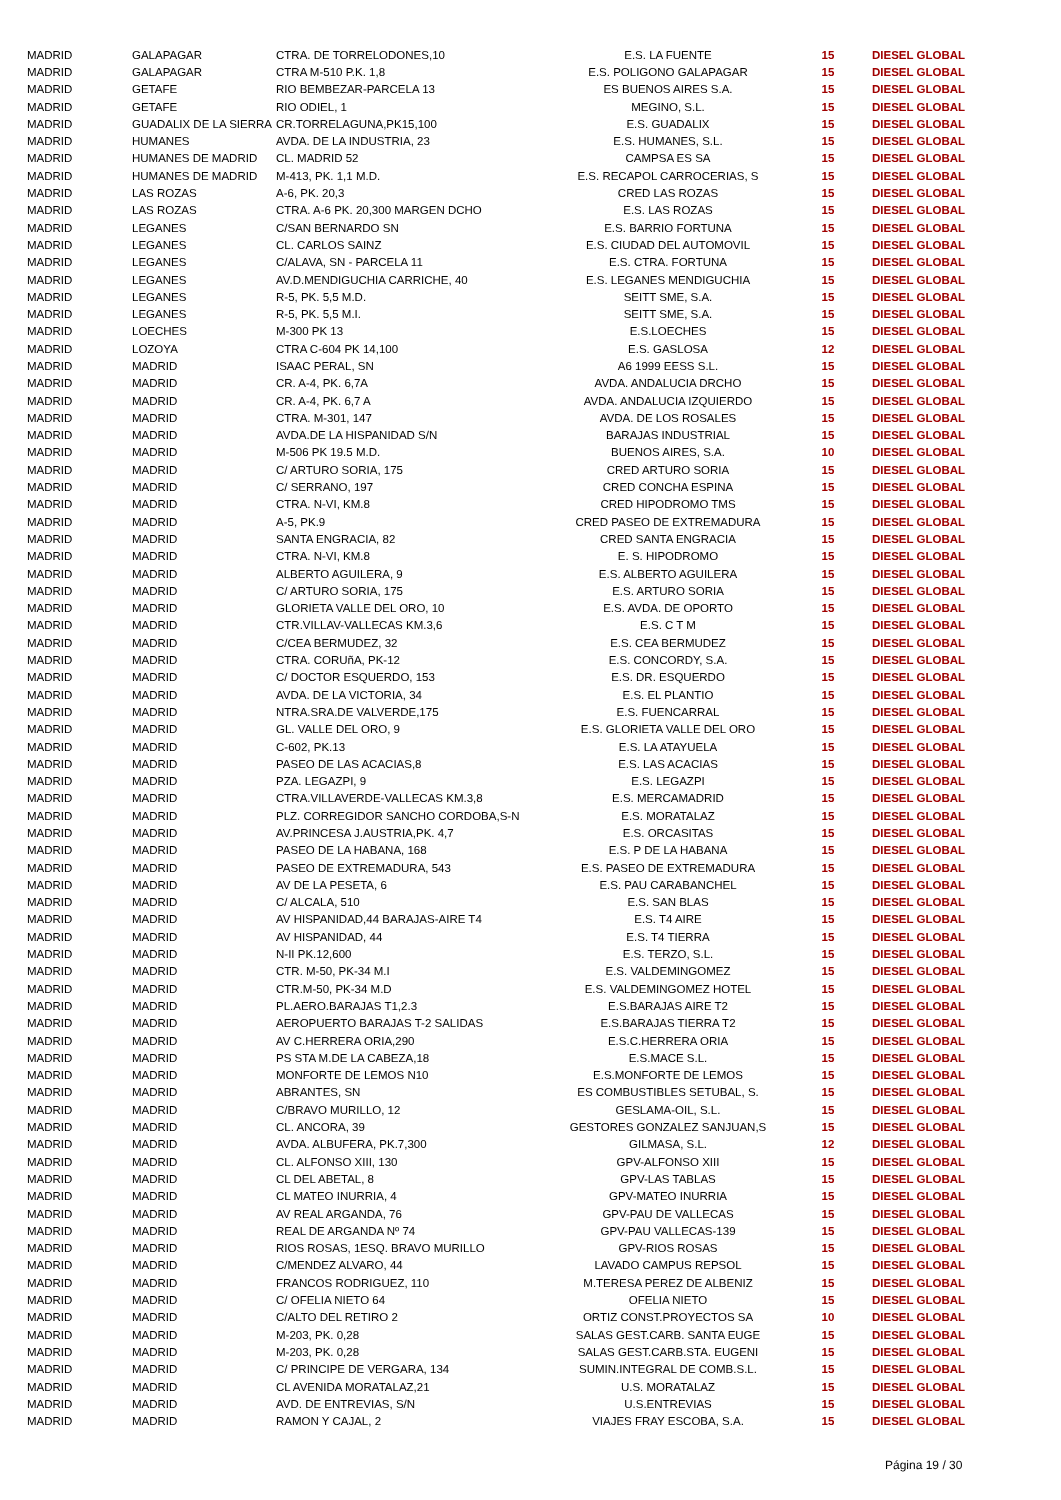| MADRID | GALAPAGAR | CTRA. DE TORRELODONES,10 | E.S. LA FUENTE | 15 | DIESEL GLOBAL |
| MADRID | GALAPAGAR | CTRA M-510 P.K. 1,8 | E.S. POLIGONO GALAPAGAR | 15 | DIESEL GLOBAL |
| MADRID | GETAFE | RIO BEMBEZAR-PARCELA 13 | ES BUENOS AIRES S.A. | 15 | DIESEL GLOBAL |
| MADRID | GETAFE | RIO ODIEL, 1 | MEGINO, S.L. | 15 | DIESEL GLOBAL |
| MADRID | GUADALIX DE LA SIERRA | CR.TORRELAGUNA,PK15,100 | E.S. GUADALIX | 15 | DIESEL GLOBAL |
| MADRID | HUMANES | AVDA. DE LA INDUSTRIA, 23 | E.S. HUMANES, S.L. | 15 | DIESEL GLOBAL |
| MADRID | HUMANES DE MADRID | CL. MADRID 52 | CAMPSA ES SA | 15 | DIESEL GLOBAL |
| MADRID | HUMANES DE MADRID | M-413, PK. 1,1 M.D. | E.S. RECAPOL CARROCERIAS, S | 15 | DIESEL GLOBAL |
| MADRID | LAS ROZAS | A-6, PK. 20,3 | CRED LAS ROZAS | 15 | DIESEL GLOBAL |
| MADRID | LAS ROZAS | CTRA. A-6 PK. 20,300 MARGEN DCHO | E.S. LAS ROZAS | 15 | DIESEL GLOBAL |
| MADRID | LEGANES | C/SAN BERNARDO SN | E.S. BARRIO FORTUNA | 15 | DIESEL GLOBAL |
| MADRID | LEGANES | CL. CARLOS SAINZ | E.S. CIUDAD DEL AUTOMOVIL | 15 | DIESEL GLOBAL |
| MADRID | LEGANES | C/ALAVA, SN - PARCELA 11 | E.S. CTRA. FORTUNA | 15 | DIESEL GLOBAL |
| MADRID | LEGANES | AV.D.MENDIGUCHIA CARRICHE, 40 | E.S. LEGANES MENDIGUCHIA | 15 | DIESEL GLOBAL |
| MADRID | LEGANES | R-5, PK. 5,5 M.D. | SEITT SME, S.A. | 15 | DIESEL GLOBAL |
| MADRID | LEGANES | R-5, PK. 5,5 M.I. | SEITT SME, S.A. | 15 | DIESEL GLOBAL |
| MADRID | LOECHES | M-300 PK 13 | E.S.LOECHES | 15 | DIESEL GLOBAL |
| MADRID | LOZOYA | CTRA C-604 PK 14,100 | E.S. GASLOSA | 12 | DIESEL GLOBAL |
| MADRID | MADRID | ISAAC PERAL, SN | A6 1999 EESS S.L. | 15 | DIESEL GLOBAL |
| MADRID | MADRID | CR. A-4, PK. 6,7A | AVDA. ANDALUCIA DRCHO | 15 | DIESEL GLOBAL |
| MADRID | MADRID | CR. A-4, PK. 6,7 A | AVDA. ANDALUCIA IZQUIERDO | 15 | DIESEL GLOBAL |
| MADRID | MADRID | CTRA. M-301, 147 | AVDA. DE LOS ROSALES | 15 | DIESEL GLOBAL |
| MADRID | MADRID | AVDA.DE LA HISPANIDAD S/N | BARAJAS INDUSTRIAL | 15 | DIESEL GLOBAL |
| MADRID | MADRID | M-506 PK 19.5 M.D. | BUENOS AIRES, S.A. | 10 | DIESEL GLOBAL |
| MADRID | MADRID | C/ ARTURO SORIA, 175 | CRED ARTURO SORIA | 15 | DIESEL GLOBAL |
| MADRID | MADRID | C/ SERRANO, 197 | CRED CONCHA ESPINA | 15 | DIESEL GLOBAL |
| MADRID | MADRID | CTRA. N-VI, KM.8 | CRED HIPODROMO TMS | 15 | DIESEL GLOBAL |
| MADRID | MADRID | A-5, PK.9 | CRED PASEO DE EXTREMADURA | 15 | DIESEL GLOBAL |
| MADRID | MADRID | SANTA ENGRACIA, 82 | CRED SANTA ENGRACIA | 15 | DIESEL GLOBAL |
| MADRID | MADRID | CTRA. N-VI, KM.8 | E. S. HIPODROMO | 15 | DIESEL GLOBAL |
| MADRID | MADRID | ALBERTO AGUILERA, 9 | E.S. ALBERTO AGUILERA | 15 | DIESEL GLOBAL |
| MADRID | MADRID | C/ ARTURO SORIA, 175 | E.S. ARTURO SORIA | 15 | DIESEL GLOBAL |
| MADRID | MADRID | GLORIETA VALLE DEL ORO, 10 | E.S. AVDA. DE OPORTO | 15 | DIESEL GLOBAL |
| MADRID | MADRID | CTR.VILLAV-VALLECAS KM.3,6 | E.S. C T M | 15 | DIESEL GLOBAL |
| MADRID | MADRID | C/CEA BERMUDEZ, 32 | E.S. CEA BERMUDEZ | 15 | DIESEL GLOBAL |
| MADRID | MADRID | CTRA. CORUñA, PK-12 | E.S. CONCORDY, S.A. | 15 | DIESEL GLOBAL |
| MADRID | MADRID | C/ DOCTOR ESQUERDO, 153 | E.S. DR. ESQUERDO | 15 | DIESEL GLOBAL |
| MADRID | MADRID | AVDA. DE LA VICTORIA, 34 | E.S. EL PLANTIO | 15 | DIESEL GLOBAL |
| MADRID | MADRID | NTRA.SRA.DE VALVERDE,175 | E.S. FUENCARRAL | 15 | DIESEL GLOBAL |
| MADRID | MADRID | GL. VALLE DEL ORO, 9 | E.S. GLORIETA VALLE DEL ORO | 15 | DIESEL GLOBAL |
| MADRID | MADRID | C-602, PK.13 | E.S. LA ATAYUELA | 15 | DIESEL GLOBAL |
| MADRID | MADRID | PASEO DE LAS ACACIAS,8 | E.S. LAS ACACIAS | 15 | DIESEL GLOBAL |
| MADRID | MADRID | PZA. LEGAZPI, 9 | E.S. LEGAZPI | 15 | DIESEL GLOBAL |
| MADRID | MADRID | CTRA.VILLAVERDE-VALLECAS KM.3,8 | E.S. MERCAMADRID | 15 | DIESEL GLOBAL |
| MADRID | MADRID | PLZ. CORREGIDOR SANCHO CORDOBA,S-N | E.S. MORATALAZ | 15 | DIESEL GLOBAL |
| MADRID | MADRID | AV.PRINCESA J.AUSTRIA,PK. 4,7 | E.S. ORCASITAS | 15 | DIESEL GLOBAL |
| MADRID | MADRID | PASEO DE LA HABANA, 168 | E.S. P DE LA HABANA | 15 | DIESEL GLOBAL |
| MADRID | MADRID | PASEO DE EXTREMADURA, 543 | E.S. PASEO DE EXTREMADURA | 15 | DIESEL GLOBAL |
| MADRID | MADRID | AV DE LA PESETA, 6 | E.S. PAU CARABANCHEL | 15 | DIESEL GLOBAL |
| MADRID | MADRID | C/ ALCALA, 510 | E.S. SAN BLAS | 15 | DIESEL GLOBAL |
| MADRID | MADRID | AV HISPANIDAD,44 BARAJAS-AIRE T4 | E.S. T4 AIRE | 15 | DIESEL GLOBAL |
| MADRID | MADRID | AV HISPANIDAD, 44 | E.S. T4 TIERRA | 15 | DIESEL GLOBAL |
| MADRID | MADRID | N-II PK.12,600 | E.S. TERZO, S.L. | 15 | DIESEL GLOBAL |
| MADRID | MADRID | CTR. M-50, PK-34 M.I | E.S. VALDEMINGOMEZ | 15 | DIESEL GLOBAL |
| MADRID | MADRID | CTR.M-50, PK-34 M.D | E.S. VALDEMINGOMEZ HOTEL | 15 | DIESEL GLOBAL |
| MADRID | MADRID | PL.AERO.BARAJAS T1,2.3 | E.S.BARAJAS AIRE T2 | 15 | DIESEL GLOBAL |
| MADRID | MADRID | AEROPUERTO BARAJAS T-2 SALIDAS | E.S.BARAJAS TIERRA T2 | 15 | DIESEL GLOBAL |
| MADRID | MADRID | AV C.HERRERA ORIA,290 | E.S.C.HERRERA ORIA | 15 | DIESEL GLOBAL |
| MADRID | MADRID | PS STA M.DE LA CABEZA,18 | E.S.MACE S.L. | 15 | DIESEL GLOBAL |
| MADRID | MADRID | MONFORTE DE LEMOS N10 | E.S.MONFORTE DE LEMOS | 15 | DIESEL GLOBAL |
| MADRID | MADRID | ABRANTES, SN | ES COMBUSTIBLES SETUBAL, S. | 15 | DIESEL GLOBAL |
| MADRID | MADRID | C/BRAVO MURILLO, 12 | GESLAMA-OIL, S.L. | 15 | DIESEL GLOBAL |
| MADRID | MADRID | CL. ANCORA, 39 | GESTORES GONZALEZ SANJUAN,S | 15 | DIESEL GLOBAL |
| MADRID | MADRID | AVDA. ALBUFERA, PK.7,300 | GILMASA, S.L. | 12 | DIESEL GLOBAL |
| MADRID | MADRID | CL. ALFONSO XIII, 130 | GPV-ALFONSO XIII | 15 | DIESEL GLOBAL |
| MADRID | MADRID | CL DEL ABETAL, 8 | GPV-LAS TABLAS | 15 | DIESEL GLOBAL |
| MADRID | MADRID | CL MATEO INURRIA, 4 | GPV-MATEO INURRIA | 15 | DIESEL GLOBAL |
| MADRID | MADRID | AV REAL ARGANDA, 76 | GPV-PAU DE VALLECAS | 15 | DIESEL GLOBAL |
| MADRID | MADRID | REAL DE ARGANDA Nº 74 | GPV-PAU VALLECAS-139 | 15 | DIESEL GLOBAL |
| MADRID | MADRID | RIOS ROSAS, 1ESQ. BRAVO MURILLO | GPV-RIOS ROSAS | 15 | DIESEL GLOBAL |
| MADRID | MADRID | C/MENDEZ ALVARO, 44 | LAVADO CAMPUS REPSOL | 15 | DIESEL GLOBAL |
| MADRID | MADRID | FRANCOS RODRIGUEZ, 110 | M.TERESA PEREZ DE ALBENIZ | 15 | DIESEL GLOBAL |
| MADRID | MADRID | C/ OFELIA NIETO 64 | OFELIA NIETO | 15 | DIESEL GLOBAL |
| MADRID | MADRID | C/ALTO DEL RETIRO 2 | ORTIZ CONST.PROYECTOS SA | 10 | DIESEL GLOBAL |
| MADRID | MADRID | M-203, PK. 0,28 | SALAS GEST.CARB. SANTA EUGE | 15 | DIESEL GLOBAL |
| MADRID | MADRID | M-203, PK. 0,28 | SALAS GEST.CARB.STA. EUGENI | 15 | DIESEL GLOBAL |
| MADRID | MADRID | C/ PRINCIPE DE VERGARA, 134 | SUMIN.INTEGRAL DE COMB.S.L. | 15 | DIESEL GLOBAL |
| MADRID | MADRID | CL AVENIDA MORATALAZ,21 | U.S. MORATALAZ | 15 | DIESEL GLOBAL |
| MADRID | MADRID | AVD. DE ENTREVIAS, S/N | U.S.ENTREVIAS | 15 | DIESEL GLOBAL |
| MADRID | MADRID | RAMON Y CAJAL, 2 | VIAJES FRAY ESCOBA, S.A. | 15 | DIESEL GLOBAL |
Página 19 / 30